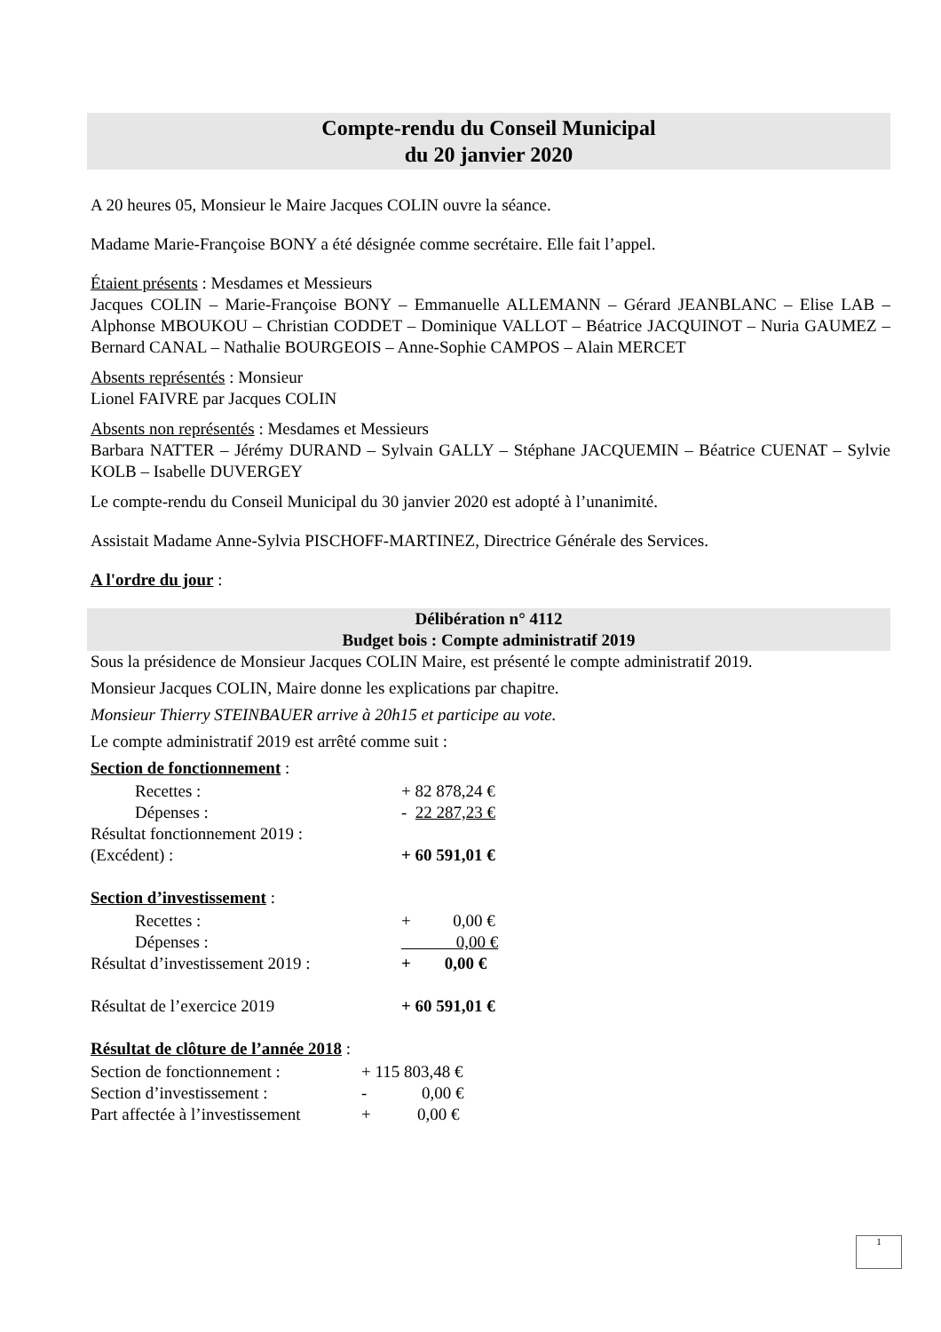Compte-rendu du Conseil Municipal
du 20 janvier 2020
A 20 heures 05, Monsieur le Maire Jacques COLIN ouvre la séance.
Madame Marie-Françoise BONY a été désignée comme secrétaire. Elle fait l’appel.
Étaient présents : Mesdames et Messieurs
Jacques COLIN – Marie-Françoise BONY – Emmanuelle ALLEMANN – Gérard JEANBLANC – Elise LAB – Alphonse MBOUKOU – Christian CODDET – Dominique VALLOT – Béatrice JACQUINOT – Nuria GAUMEZ – Bernard CANAL – Nathalie BOURGEOIS – Anne-Sophie CAMPOS – Alain MERCET
Absents représentés : Monsieur
Lionel FAIVRE par Jacques COLIN
Absents non représentés : Mesdames et Messieurs
Barbara NATTER – Jérémy DURAND – Sylvain GALLY – Stéphane JACQUEMIN – Béatrice CUENAT – Sylvie KOLB – Isabelle DUVERGEY
Le compte-rendu du Conseil Municipal du 30 janvier 2020 est adopté à l’unanimité.
Assistait Madame Anne-Sylvia PISCHOFF-MARTINEZ, Directrice Générale des Services.
A l'ordre du jour :
Délibération n° 4112
Budget bois : Compte administratif 2019
Sous la présidence de Monsieur Jacques COLIN Maire, est présenté le compte administratif 2019.
Monsieur Jacques COLIN, Maire donne les explications par chapitre.
Monsieur Thierry STEINBAUER arrive à 20h15 et participe au vote.
Le compte administratif 2019 est arrêté comme suit :
Section de fonctionnement :
| Recettes : | + 82 878,24 € |
| Dépenses : | - 22 287,23 € |
| Résultat fonctionnement 2019 : | |
| (Excédent) : | + 60 591,01 € |
Section d’investissement :
| Recettes : | + 0,00 € |
| Dépenses : | 0,00 € |
| Résultat d’investissement 2019 : | + 0,00 € |
| Résultat de l’exercice 2019 | + 60 591,01 € |
Résultat de clôture de l’année 2018 :
| Section de fonctionnement : | + 115 803,48 € |
| Section d’investissement : | - 0,00 € |
| Part affectée à l’investissement | + 0,00 € |
1